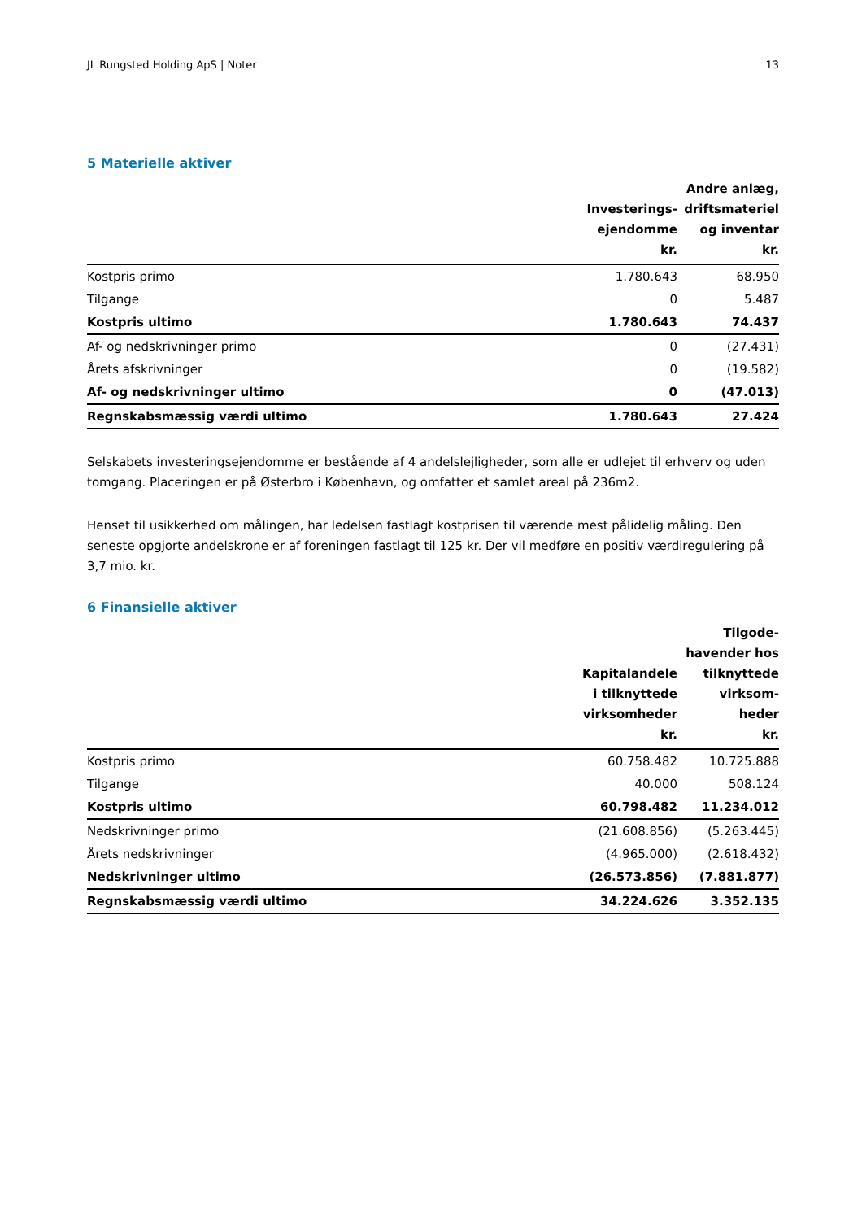JL Rungsted Holding ApS | Noter 13
5 Materielle aktiver
| | Investerings- ejendomme kr. | Andre anlæg, driftsmateriel og inventar kr. |
| --- | --- | --- |
| Kostpris primo | 1.780.643 | 68.950 |
| Tilgange | 0 | 5.487 |
| Kostpris ultimo | 1.780.643 | 74.437 |
| Af- og nedskrivninger primo | 0 | (27.431) |
| Årets afskrivninger | 0 | (19.582) |
| Af- og nedskrivninger ultimo | 0 | (47.013) |
| Regnskabsmæssig værdi ultimo | 1.780.643 | 27.424 |
Selskabets investeringsejendomme er bestående af 4 andelslejligheder, som alle er udlejet til erhverv og uden tomgang. Placeringen er på Østerbro i København, og omfatter et samlet areal på 236m2.
Henset til usikkerhed om målingen, har ledelsen fastlagt kostprisen til værende mest pålidelig måling. Den seneste opgjorte andelskrone er af foreningen fastlagt til 125 kr. Der vil medføre en positiv værdiregulering på 3,7 mio. kr.
6 Finansielle aktiver
| | Kapitalandele i tilknyttede virksomheder kr. | Tilgode- havender hos tilknyttede virksom- heder kr. |
| --- | --- | --- |
| Kostpris primo | 60.758.482 | 10.725.888 |
| Tilgange | 40.000 | 508.124 |
| Kostpris ultimo | 60.798.482 | 11.234.012 |
| Nedskrivninger primo | (21.608.856) | (5.263.445) |
| Årets nedskrivninger | (4.965.000) | (2.618.432) |
| Nedskrivninger ultimo | (26.573.856) | (7.881.877) |
| Regnskabsmæssig værdi ultimo | 34.224.626 | 3.352.135 |